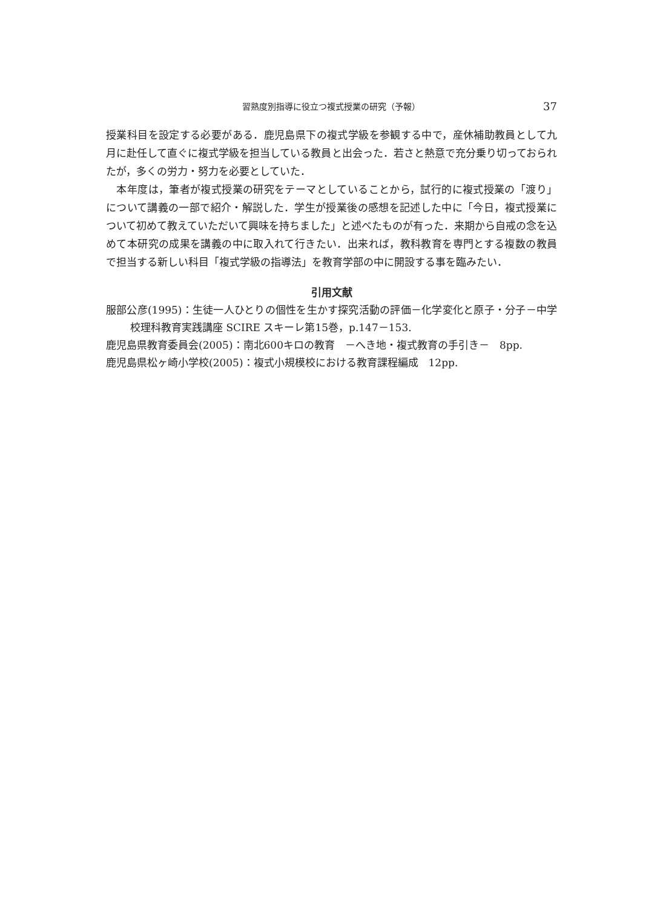習熟度別指導に役立つ複式授業の研究（予報） 37
授業科目を設定する必要がある．鹿児島県下の複式学級を参観する中で，産休補助教員として九月に赴任して直ぐに複式学級を担当している教員と出会った．若さと熱意で充分乗り切っておられたが，多くの労力・努力を必要としていた．
　本年度は，筆者が複式授業の研究をテーマとしていることから，試行的に複式授業の「渡り」について講義の一部で紹介・解説した．学生が授業後の感想を記述した中に「今日，複式授業について初めて教えていただいて興味を持ちました」と述べたものが有った．来期から自戒の念を込めて本研究の成果を講義の中に取入れて行きたい．出来れば，教科教育を専門とする複数の教員で担当する新しい科目「複式学級の指導法」を教育学部の中に開設する事を臨みたい．
引用文献
服部公彦(1995)：生徒一人ひとりの個性を生かす探究活動の評価－化学変化と原子・分子－中学校理科教育実践講座 SCIRE スキーレ第15巻，p.147－153.
鹿児島県教育委員会(2005)：南北600キロの教育　－へき地・複式教育の手引き－　8pp.
鹿児島県松ヶ崎小学校(2005)：複式小規模校における教育課程編成　12pp.